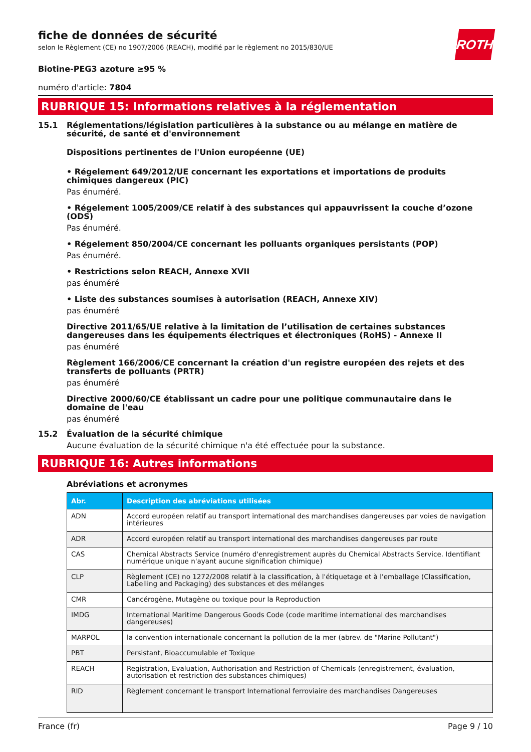fiche de données de sécurité
selon le Règlement (CE) no 1907/2006 (REACH), modifié par le règlement no 2015/830/UE
ROTH
Biotine-PEG3 azoture ≥95 %
numéro d'article: 7804
RUBRIQUE 15: Informations relatives à la réglementation
15.1 Réglementations/législation particulières à la substance ou au mélange en matière de sécurité, de santé et d'environnement
Dispositions pertinentes de l'Union européenne (UE)
• Régelement 649/2012/UE concernant les exportations et importations de produits chimiques dangereux (PIC)
Pas énuméré.
• Régelement 1005/2009/CE relatif à des substances qui appauvrissent la couche d’ozone (ODS)
Pas énuméré.
• Régelement 850/2004/CE concernant les polluants organiques persistants (POP)
Pas énuméré.
• Restrictions selon REACH, Annexe XVII
pas énuméré
• Liste des substances soumises à autorisation (REACH, Annexe XIV)
pas énuméré
Directive 2011/65/UE relative à la limitation de l’utilisation de certaines substances dangereuses dans les équipements électriques et électroniques (RoHS) - Annexe II
pas énuméré
Règlement 166/2006/CE concernant la création d'un registre européen des rejets et des transferts de polluants (PRTR)
pas énuméré
Directive 2000/60/CE établissant un cadre pour une politique communautaire dans le domaine de l'eau
pas énuméré
15.2 Évaluation de la sécurité chimique
Aucune évaluation de la sécurité chimique n'a été effectuée pour la substance.
RUBRIQUE 16: Autres informations
Abréviations et acronymes
| Abr. | Description des abréviations utilisées |
| --- | --- |
| ADN | Accord européen relatif au transport international des marchandises dangereuses par voies de navigation intérieures |
| ADR | Accord européen relatif au transport international des marchandises dangereuses par route |
| CAS | Chemical Abstracts Service (numéro d'enregistrement auprès du Chemical Abstracts Service. Identifiant numérique unique n'ayant aucune signification chimique) |
| CLP | Règlement (CE) no 1272/2008 relatif à la classification, à l'étiquetage et à l'emballage (Classification, Labelling and Packaging) des substances et des mélanges |
| CMR | Cancérogène, Mutagène ou toxique pour la Reproduction |
| IMDG | International Maritime Dangerous Goods Code (code maritime international des marchandises dangereuses) |
| MARPOL | la convention internationale concernant la pollution de la mer (abrev. de "Marine Pollutant") |
| PBT | Persistant, Bioaccumulable et Toxique |
| REACH | Registration, Evaluation, Authorisation and Restriction of Chemicals (enregistrement, évaluation, autorisation et restriction des substances chimiques) |
| RID | Règlement concernant le transport International ferroviaire des marchandises Dangereuses |
France (fr) Page 9 / 10